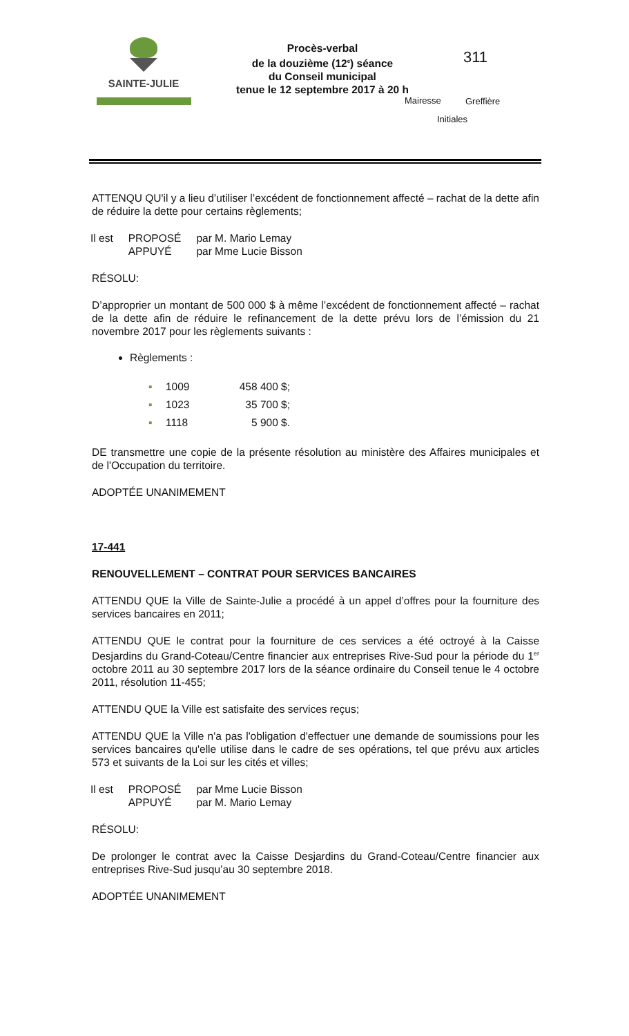SAINTE-JULIE
Procès-verbal
de la douzième (12<sup>e</sup>) séance
du Conseil municipal
tenue le 12 septembre 2017 à 20 h
311
Mairesse Greffière
Initiales
ATTENQU QU'il y a lieu d’utiliser l’excédent de fonctionnement affecté – rachat de la dette afin de réduire la dette pour certains règlements;
| Il est | PROPOSÉ | par M. Mario Lemay |
| | APPUYÉ | par Mme Lucie Bisson |
RÉSOLU:
D’approprier un montant de 500 000 $ à même l’excédent de fonctionnement affecté – rachat de la dette afin de réduire le refinancement de la dette prévu lors de l’émission du 21 novembre 2017 pour les règlements suivants :
Règlements :
| ▪ | 1009 | 458 400 $; |
| ▪ | 1023 | 35 700 $; |
| ▪ | 1118 | 5 900 $. |
DE transmettre une copie de la présente résolution au ministère des Affaires municipales et de l'Occupation du territoire.
ADOPTÉE UNANIMEMENT
17-441
RENOUVELLEMENT – CONTRAT POUR SERVICES BANCAIRES
ATTENDU QUE la Ville de Sainte-Julie a procédé à un appel d’offres pour la fourniture des services bancaires en 2011;
ATTENDU QUE le contrat pour la fourniture de ces services a été octroyé à la Caisse Desjardins du Grand-Coteau/Centre financier aux entreprises Rive-Sud pour la période du 1<sup>er</sup> octobre 2011 au 30 septembre 2017 lors de la séance ordinaire du Conseil tenue le 4 octobre 2011, résolution 11-455;
ATTENDU QUE la Ville est satisfaite des services reçus;
ATTENDU QUE la Ville n'a pas l'obligation d'effectuer une demande de soumissions pour les services bancaires qu'elle utilise dans le cadre de ses opérations, tel que prévu aux articles 573 et suivants de la Loi sur les cités et villes;
| Il est | PROPOSÉ | par Mme Lucie Bisson |
| | APPUYÉ | par M. Mario Lemay |
RÉSOLU:
De prolonger le contrat avec la Caisse Desjardins du Grand-Coteau/Centre financier aux entreprises Rive-Sud jusqu’au 30 septembre 2018.
ADOPTÉE UNANIMEMENT